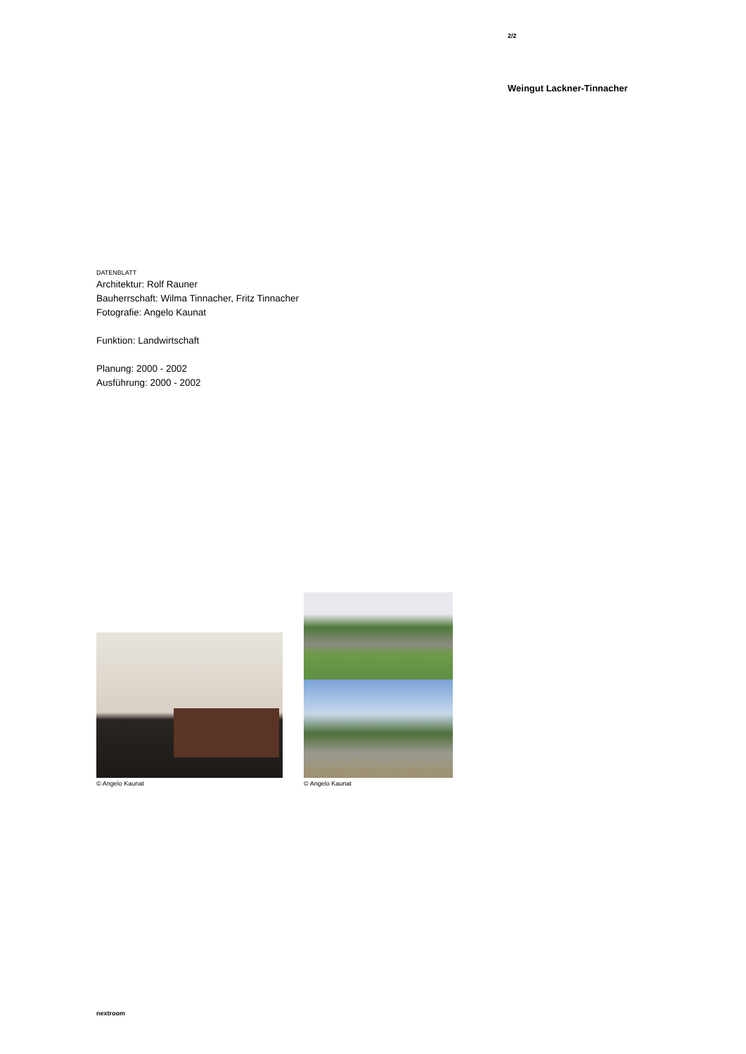2/2
Weingut Lackner-Tinnacher
DATENBLATT
Architektur: Rolf Rauner
Bauherrschaft: Wilma Tinnacher, Fritz Tinnacher
Fotografie: Angelo Kaunat
Funktion: Landwirtschaft
Planung: 2000 - 2002
Ausführung: 2000 - 2002
© Angelo Kaunat
© Angelo Kaunat
nextroom